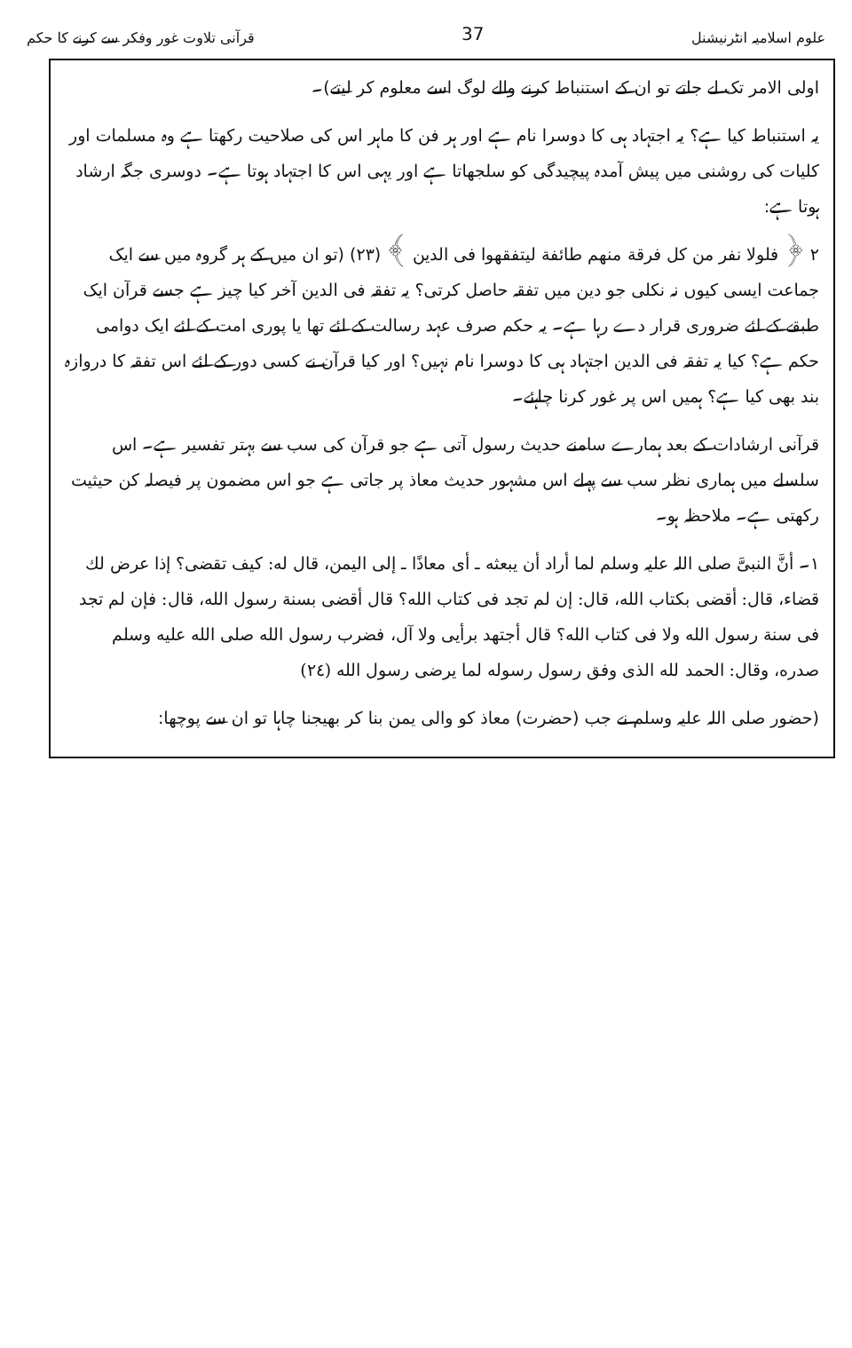علوم اسلامیہ انٹرنیشنل 37 قرآنی تلاوت غور وفکر سے کرنے کا حکم
اولی الامر تک لے جاتے تو ان کے استنباط کرنے والے لوگ اسے معلوم کر لیتے)۔
یہ استنباط کیا ہے؟ یہ اجتہاد ہی کا دوسرا نام ہے اور ہر فن کا ماہر اس کی صلاحیت رکھتا ہے وہ مسلمات اور کلیات کی روشنی میں پیش آمدہ پیچیدگی کو سلجھاتا ہے اور یہی اس کا اجتہاد ہوتا ہے۔ دوسری جگہ ارشاد ہوتا ہے:
۲ ﴿ فلولا نفر من کل فرقة منهم طائفة لیتفقهوا فی الدین ﴾ (۲۳) (تو ان میں کے ہر گروہ میں سے ایک جماعت ایسی کیوں نہ نکلی جو دین میں تفقہ حاصل کرتی؟ یہ تفقہ فی الدین آخر کیا چیز ہے جسے قرآن ایک طبقے کے لئے ضروری قرار دے رہا ہے۔ یہ حکم صرف عہد رسالت کے لئے تھا یا پوری امت کے لئے ایک دوامی حکم ہے؟ کیا یہ تفقہ فی الدین اجتہاد ہی کا دوسرا نام نہیں؟ اور کیا قرآن نے کسی دور کے لئے اس تفقہ کا دروازہ بند بھی کیا ہے؟ ہمیں اس پر غور کرنا چاہئے۔
قرآنی ارشادات کے بعد ہمارے سامنے حدیث رسول آتی ہے جو قرآن کی سب سے بہتر تفسیر ہے۔ اس سلسلے میں ہماری نظر سب سے پہلے اس مشہور حدیث معاذ پر جاتی ہے جو اس مضمون پر فیصلہ کن حیثیت رکھتی ہے۔ ملاحظہ ہو۔
۱۔ أنَّ النبیَّ صلی اللہ علیہ وسلم لما أراد أن یبعثه ـ أی معاذًا ـ إلی الیمن، قال له: کیف تقضی؟ إذا عرض لك قضاء، قال: أقضی بکتاب الله، قال: إن لم تجد فی کتاب الله؟ قال أقضی بسنة رسول الله، قال: فإن لم تجد فی سنة رسول الله ولا فی کتاب الله؟ قال أجتهد برأیی ولا آل، فضرب رسول الله صلی الله علیه وسلم صدره، وقال: الحمد لله الذی وفق رسول رسوله لما یرضی رسول الله (۲٤)
(حضور صلی اللہ علیہ وسلم نے جب (حضرت) معاذ کو والی یمن بنا کر بھیجنا چاہا تو ان سے پوچھا: